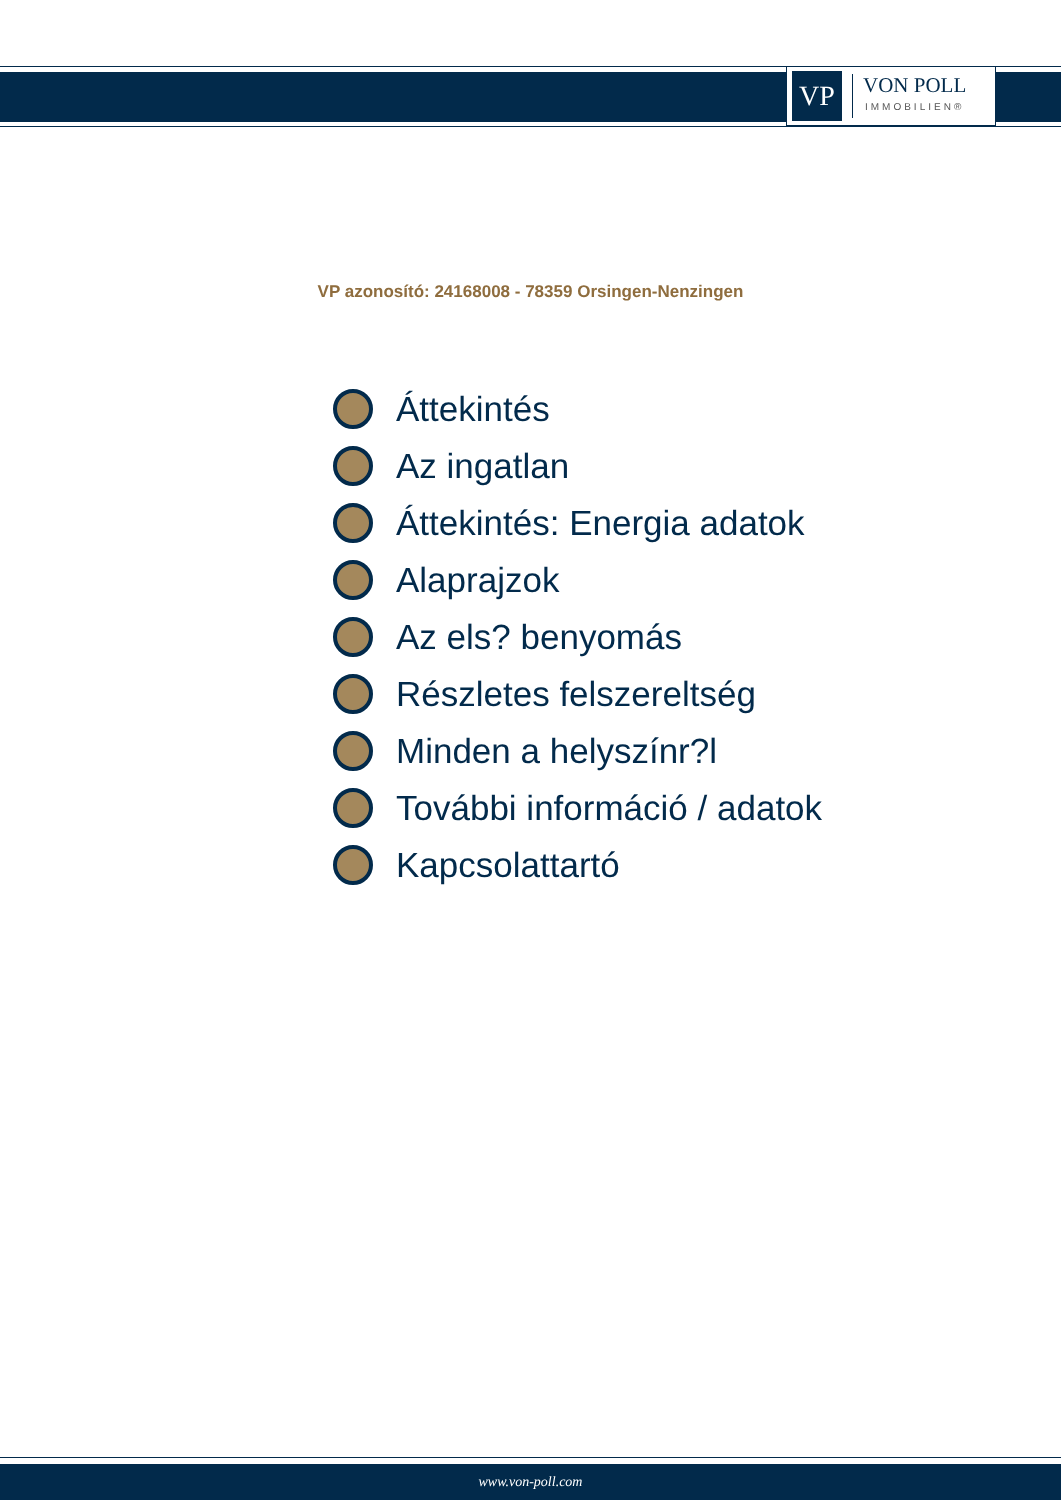VP
VON POLL
IMMOBILIEN®
VP azonosító: 24168008 - 78359 Orsingen-Nenzingen
Áttekintés
Az ingatlan
Áttekintés: Energia adatok
Alaprajzok
Az els? benyomás
Részletes felszereltség
Minden a helyszínr?l
További információ / adatok
Kapcsolattartó
www.von-poll.com